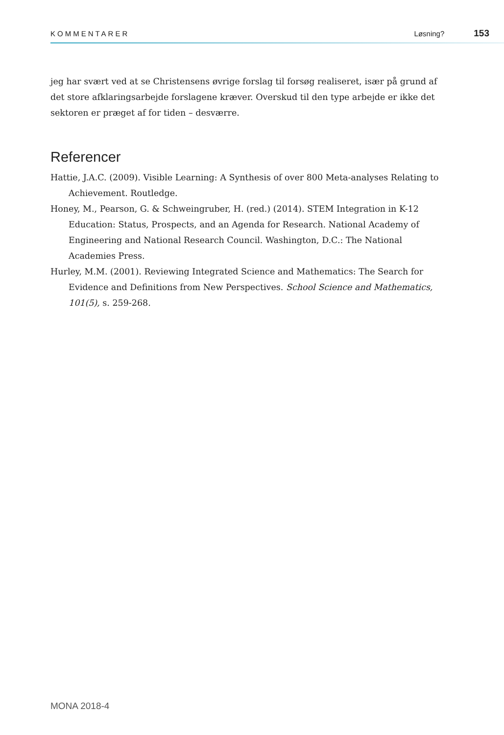KOMMENTARER Løsning? 153
jeg har svært ved at se Christensens øvrige forslag til forsøg realiseret, især på grund af det store afklaringsarbejde forslagene kræver. Overskud til den type arbejde er ikke det sektoren er præget af for tiden – desværre.
Referencer
Hattie, J.A.C. (2009). Visible Learning: A Synthesis of over 800 Meta-analyses Relating to Achievement. Routledge.
Honey, M., Pearson, G. & Schweingruber, H. (red.) (2014). STEM Integration in K-12 Education: Status, Prospects, and an Agenda for Research. National Academy of Engineering and National Research Council. Washington, D.C.: The National Academies Press.
Hurley, M.M. (2001). Reviewing Integrated Science and Mathematics: The Search for Evidence and Definitions from New Perspectives. School Science and Mathematics, 101(5), s. 259-268.
MONA 2018-4